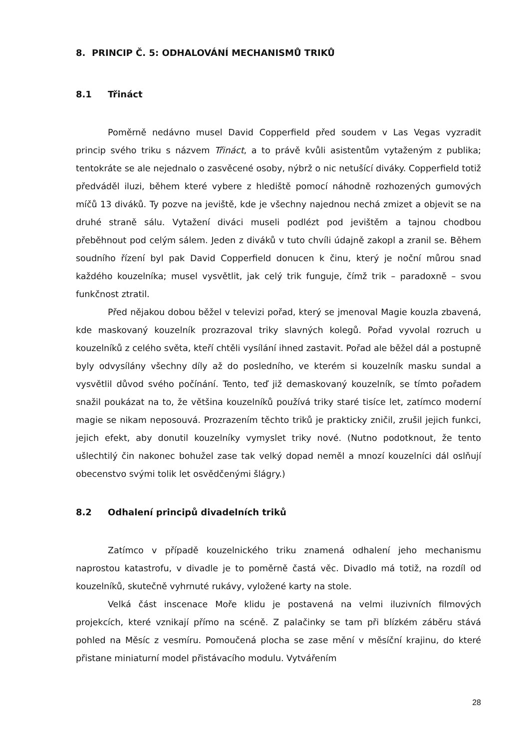8. PRINCIP Č. 5: ODHALOVÁNÍ MECHANISMŮ TRIKŮ
8.1 Třináct
Poměrně nedávno musel David Copperfield před soudem v Las Vegas vyzradit princip svého triku s názvem Třináct, a to právě kvůli asistentům vytaženým z publika; tentokráte se ale nejednalo o zasvěcené osoby, nýbrž o nic netušící diváky. Copperfield totiž předváděl iluzi, během které vybere z hlediště pomocí náhodně rozhozených gumových míčů 13 diváků. Ty pozve na jeviště, kde je všechny najednou nechá zmizet a objevit se na druhé straně sálu. Vytažení diváci museli podlézt pod jevištěm a tajnou chodbou přeběhnout pod celým sálem. Jeden z diváků v tuto chvíli údajně zakopl a zranil se. Během soudního řízení byl pak David Copperfield donucen k činu, který je noční můrou snad každého kouzelníka; musel vysvětlit, jak celý trik funguje, čímž trik – paradoxně – svou funkčnost ztratil.
Před nějakou dobou běžel v televizi pořad, který se jmenoval Magie kouzla zbavená, kde maskovaný kouzelník prozrazoval triky slavných kolegů. Pořad vyvolal rozruch u kouzelníků z celého světa, kteří chtěli vysílání ihned zastavit. Pořad ale běžel dál a postupně byly odvysílány všechny díly až do posledního, ve kterém si kouzelník masku sundal a vysvětlil důvod svého počínání. Tento, teď již demaskovaný kouzelník, se tímto pořadem snažil poukázat na to, že většina kouzelníků používá triky staré tisíce let, zatímco moderní magie se nikam neposouvá. Prozrazením těchto triků je prakticky zničil, zrušil jejich funkci, jejich efekt, aby donutil kouzelníky vymyslet triky nové. (Nutno podotknout, že tento ušlechtilý čin nakonec bohužel zase tak velký dopad neměl a mnozí kouzelníci dál oslňují obecenstvo svými tolik let osvědčenými šlágry.)
8.2 Odhalení principů divadelních triků
Zatímco v případě kouzelnického triku znamená odhalení jeho mechanismu naprostou katastrofu, v divadle je to poměrně častá věc. Divadlo má totiž, na rozdíl od kouzelníků, skutečně vyhrnuté rukávy, vyložené karty na stole.
Velká část inscenace Moře klidu je postavená na velmi iluzivních filmových projekcích, které vznikají přímo na scéně. Z palačinky se tam při blízkém záběru stává pohled na Měsíc z vesmíru. Pomoučená plocha se zase mění v měsíční krajinu, do které přistane miniaturní model přistávacího modulu. Vytvářením
28